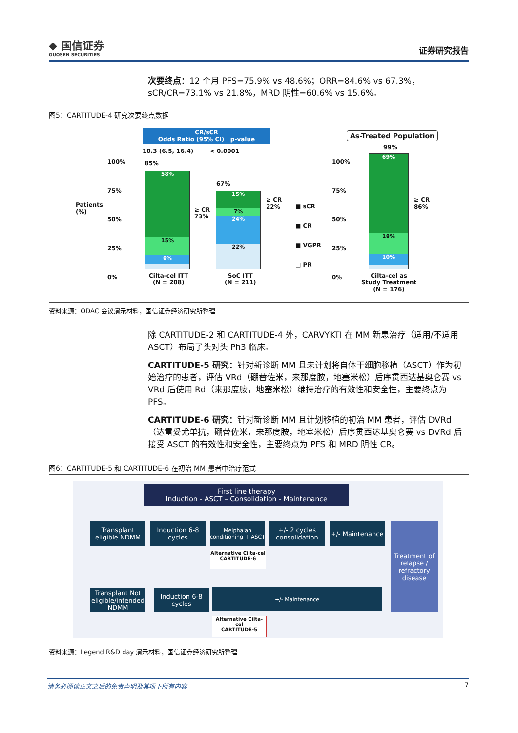◆ 国信证券
GUOSEN SECURITIES
证券研究报告
次要终点：12 个月 PFS=75.9% vs 48.6%；ORR=84.6% vs 67.3%，sCR/CR=73.1% vs 21.8%，MRD 阴性=60.6% vs 15.6%。
图5：CARTITUDE-4 研究次要终点数据
CR/sCR
Odds Ratio (95% CI) p-value
10.3 (6.5, 16.4) < 0.0001
Patients
(%)
100%
75%
50%
25%
0%
85%
58%
15%
8%
≥ CR
73%
67%
15%
7%
24%
22%
≥ CR
22%
■ sCR
■ CR
■ VGPR
□ PR
Cilta-cel ITT
(N = 208)
SoC ITT
(N = 211)
As-Treated Population
100%
75%
50%
25%
0%
99%
69%
18%
10%
≥ CR
86%
Cilta-cel as
Study Treatment
(N = 176)
资料来源：ODAC 会议演示材料，国信证券经济研究所整理
除 CARTITUDE-2 和 CARTITUDE-4 外，CARVYKTI 在 MM 新患治疗（适用/不适用 ASCT）布局了头对头 Ph3 临床。
CARTITUDE-5 研究：针对新诊断 MM 且未计划将自体干细胞移植（ASCT）作为初始治疗的患者，评估 VRd（硼替佐米，来那度胺，地塞米松）后序贯西达基奥仑赛 vs VRd 后使用 Rd（来那度胺，地塞米松）维持治疗的有效性和安全性，主要终点为 PFS。
CARTITUDE-6 研究：针对新诊断 MM 且计划移植的初治 MM 患者，评估 DVRd（达雷妥尤单抗，硼替佐米，来那度胺，地塞米松）后序贯西达基奥仑赛 vs DVRd 后接受 ASCT 的有效性和安全性，主要终点为 PFS 和 MRD 阴性 CR。
图6：CARTITUDE-5 和 CARTITUDE-6 在初治 MM 患者中治疗范式
First line therapy
Induction - ASCT – Consolidation - Maintenance
Transplant eligible NDMM
Induction 6-8 cycles
Melphalan conditioning + ASCT
+/- 2 cycles consolidation
+/- Maintenance
Alternative Cilta-cel
CARTITUDE-6
Treatment of relapse / refractory disease
Transplant Not eligible/intended NDMM
Induction 6-8 cycles
+/- Maintenance
Alternative Cilta-cel
CARTITUDE-5
资料来源：Legend R&D day 演示材料，国信证券经济研究所整理
请务必阅读正文之后的免责声明及其项下所有内容 7